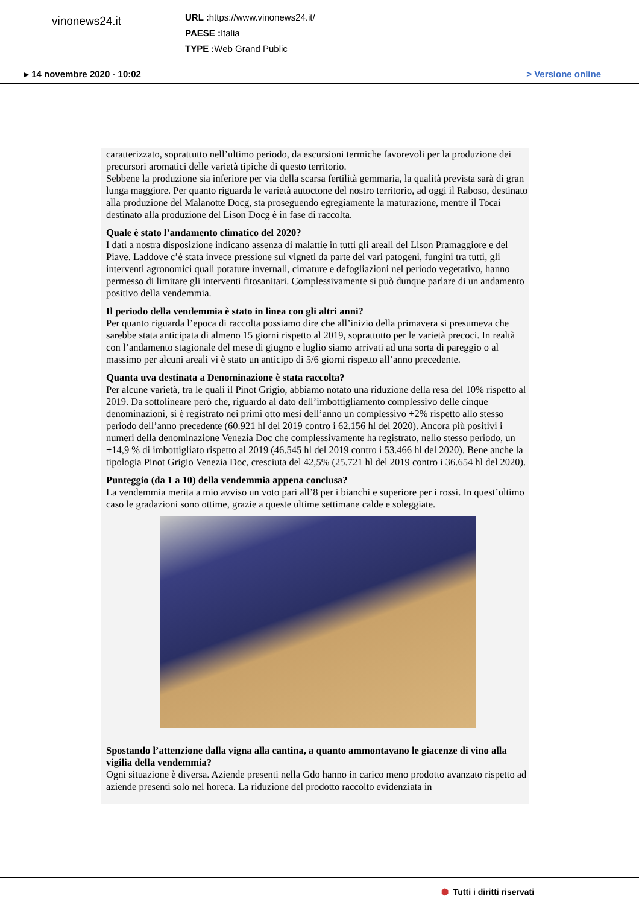vinonews24.it
URL : https://www.vinonews24.it/
PAESE : Italia
TYPE : Web Grand Public
▸ 14 novembre 2020 - 10:02 > Versione online
caratterizzato, soprattutto nell’ultimo periodo, da escursioni termiche favorevoli per la produzione dei precursori aromatici delle varietà tipiche di questo territorio.
Sebbene la produzione sia inferiore per via della scarsa fertilità gemmaria, la qualità prevista sarà di gran lunga maggiore. Per quanto riguarda le varietà autoctone del nostro territorio, ad oggi il Raboso, destinato alla produzione del Malanotte Docg, sta proseguendo egregiamente la maturazione, mentre il Tocai destinato alla produzione del Lison Docg è in fase di raccolta.
Quale è stato l’andamento climatico del 2020?
I dati a nostra disposizione indicano assenza di malattie in tutti gli areali del Lison Pramaggiore e del Piave. Laddove c’è stata invece pressione sui vigneti da parte dei vari patogeni, fungini tra tutti, gli interventi agronomici quali potature invernali, cimature e defogliazioni nel periodo vegetativo, hanno permesso di limitare gli interventi fitosanitari. Complessivamente si può dunque parlare di un andamento positivo della vendemmia.
Il periodo della vendemmia è stato in linea con gli altri anni?
Per quanto riguarda l’epoca di raccolta possiamo dire che all’inizio della primavera si presumeva che sarebbe stata anticipata di almeno 15 giorni rispetto al 2019, soprattutto per le varietà precoci. In realtà con l’andamento stagionale del mese di giugno e luglio siamo arrivati ad una sorta di pareggio o al massimo per alcuni areali vi è stato un anticipo di 5/6 giorni rispetto all’anno precedente.
Quanta uva destinata a Denominazione è stata raccolta?
Per alcune varietà, tra le quali il Pinot Grigio, abbiamo notato una riduzione della resa del 10% rispetto al 2019. Da sottolineare però che, riguardo al dato dell’imbottigliamento complessivo delle cinque denominazioni, si è registrato nei primi otto mesi dell’anno un complessivo +2% rispetto allo stesso periodo dell’anno precedente (60.921 hl del 2019 contro i 62.156 hl del 2020). Ancora più positivi i numeri della denominazione Venezia Doc che complessivamente ha registrato, nello stesso periodo, un +14,9 % di imbottigliato rispetto al 2019 (46.545 hl del 2019 contro i 53.466 hl del 2020). Bene anche la tipologia Pinot Grigio Venezia Doc, cresciuta del 42,5% (25.721 hl del 2019 contro i 36.654 hl del 2020).
Punteggio (da 1 a 10) della vendemmia appena conclusa?
La vendemmia merita a mio avviso un voto pari all’8 per i bianchi e superiore per i rossi. In quest’ultimo caso le gradazioni sono ottime, grazie a queste ultime settimane calde e soleggiate.
Spostando l’attenzione dalla vigna alla cantina, a quanto ammontavano le giacenze di vino alla vigilia della vendemmia?
Ogni situazione è diversa. Aziende presenti nella Gdo hanno in carico meno prodotto avanzato rispetto ad aziende presenti solo nel horeca. La riduzione del prodotto raccolto evidenziata in
⬢ Tutti i diritti riservati